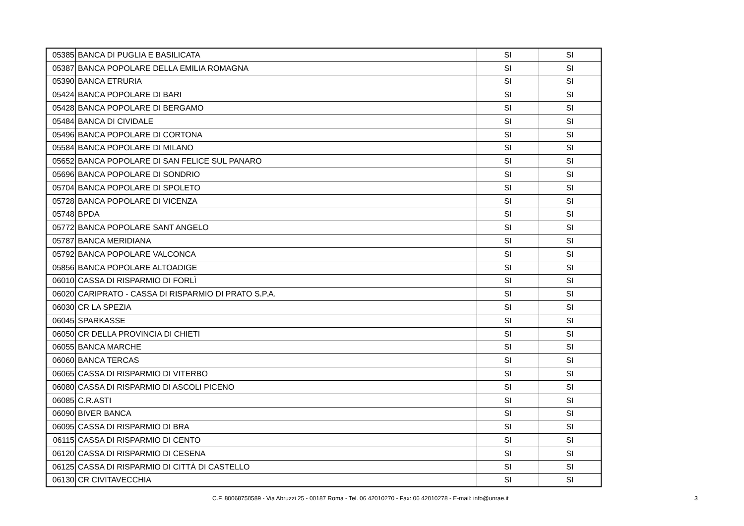| 05385 | BANCA DI PUGLIA E BASILICATA | SI | SI |
| 05387 | BANCA POPOLARE DELLA EMILIA ROMAGNA | SI | SI |
| 05390 | BANCA ETRURIA | SI | SI |
| 05424 | BANCA POPOLARE DI BARI | SI | SI |
| 05428 | BANCA POPOLARE DI BERGAMO | SI | SI |
| 05484 | BANCA DI CIVIDALE | SI | SI |
| 05496 | BANCA POPOLARE DI CORTONA | SI | SI |
| 05584 | BANCA POPOLARE DI MILANO | SI | SI |
| 05652 | BANCA POPOLARE DI SAN FELICE SUL PANARO | SI | SI |
| 05696 | BANCA POPOLARE DI SONDRIO | SI | SI |
| 05704 | BANCA POPOLARE DI SPOLETO | SI | SI |
| 05728 | BANCA POPOLARE DI VICENZA | SI | SI |
| 05748 | BPDA | SI | SI |
| 05772 | BANCA POPOLARE SANT ANGELO | SI | SI |
| 05787 | BANCA MERIDIANA | SI | SI |
| 05792 | BANCA POPOLARE VALCONCA | SI | SI |
| 05856 | BANCA POPOLARE ALTOADIGE | SI | SI |
| 06010 | CASSA DI RISPARMIO DI FORLÌ | SI | SI |
| 06020 | CARIPRATO - CASSA DI RISPARMIO DI PRATO S.P.A. | SI | SI |
| 06030 | CR LA SPEZIA | SI | SI |
| 06045 | SPARKASSE | SI | SI |
| 06050 | CR DELLA PROVINCIA DI CHIETI | SI | SI |
| 06055 | BANCA MARCHE | SI | SI |
| 06060 | BANCA TERCAS | SI | SI |
| 06065 | CASSA DI RISPARMIO DI VITERBO | SI | SI |
| 06080 | CASSA DI RISPARMIO DI ASCOLI PICENO | SI | SI |
| 06085 | C.R.ASTI | SI | SI |
| 06090 | BIVER BANCA | SI | SI |
| 06095 | CASSA DI RISPARMIO DI BRA | SI | SI |
| 06115 | CASSA DI RISPARMIO DI CENTO | SI | SI |
| 06120 | CASSA DI RISPARMIO DI CESENA | SI | SI |
| 06125 | CASSA DI RISPARMIO DI CITTÀ DI CASTELLO | SI | SI |
| 06130 | CR CIVITAVECCHIA | SI | SI |
C.F. 80068750589 - Via Abruzzi 25 - 00187 Roma - Tel. 06 42010270 - Fax: 06 42010278 - E-mail: info@unrae.it 3